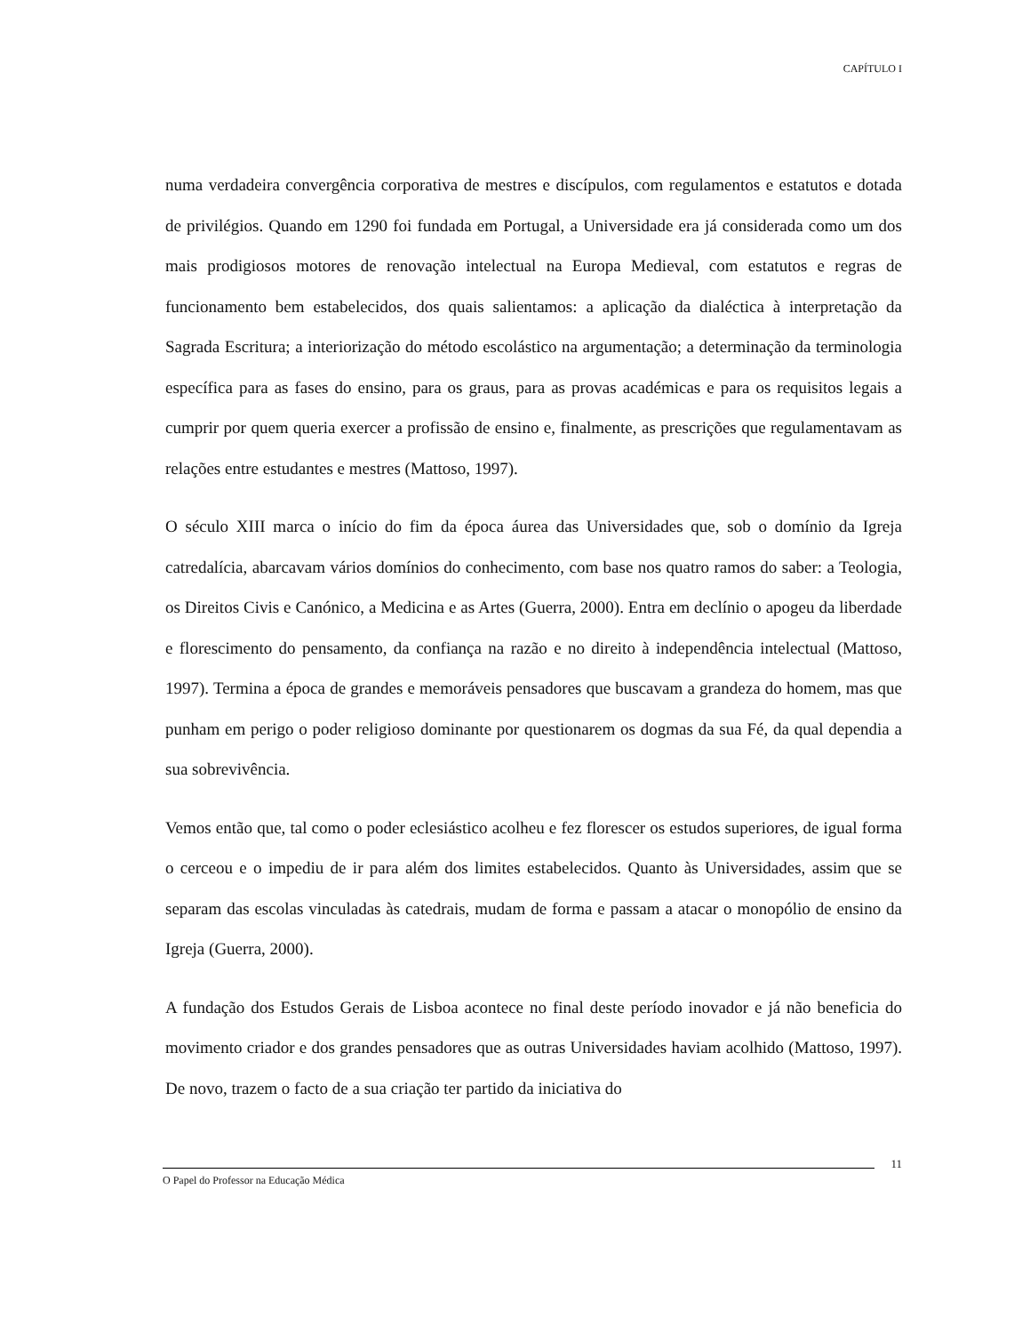CAPÍTULO I
numa verdadeira convergência corporativa de mestres e discípulos, com regulamentos e estatutos e dotada de privilégios. Quando em 1290 foi fundada em Portugal, a Universidade era já considerada como um dos mais prodigiosos motores de renovação intelectual na Europa Medieval, com estatutos e regras de funcionamento bem estabelecidos, dos quais salientamos: a aplicação da dialéctica à interpretação da Sagrada Escritura; a interiorização do método escolástico na argumentação; a determinação da terminologia específica para as fases do ensino, para os graus, para as provas académicas e para os requisitos legais a cumprir por quem queria exercer a profissão de ensino e, finalmente, as prescrições que regulamentavam as relações entre estudantes e mestres (Mattoso, 1997).
O século XIII marca o início do fim da época áurea das Universidades que, sob o domínio da Igreja catredalícia, abarcavam vários domínios do conhecimento, com base nos quatro ramos do saber: a Teologia, os Direitos Civis e Canónico, a Medicina e as Artes (Guerra, 2000). Entra em declínio o apogeu da liberdade e florescimento do pensamento, da confiança na razão e no direito à independência intelectual (Mattoso, 1997). Termina a época de grandes e memoráveis pensadores que buscavam a grandeza do homem, mas que punham em perigo o poder religioso dominante por questionarem os dogmas da sua Fé, da qual dependia a sua sobrevivência.
Vemos então que, tal como o poder eclesiástico acolheu e fez florescer os estudos superiores, de igual forma o cerceou e o impediu de ir para além dos limites estabelecidos. Quanto às Universidades, assim que se separam das escolas vinculadas às catedrais, mudam de forma e passam a atacar o monopólio de ensino da Igreja (Guerra, 2000).
A fundação dos Estudos Gerais de Lisboa acontece no final deste período inovador e já não beneficia do movimento criador e dos grandes pensadores que as outras Universidades haviam acolhido (Mattoso, 1997). De novo, trazem o facto de a sua criação ter partido da iniciativa do
O Papel do Professor na Educação Médica
11